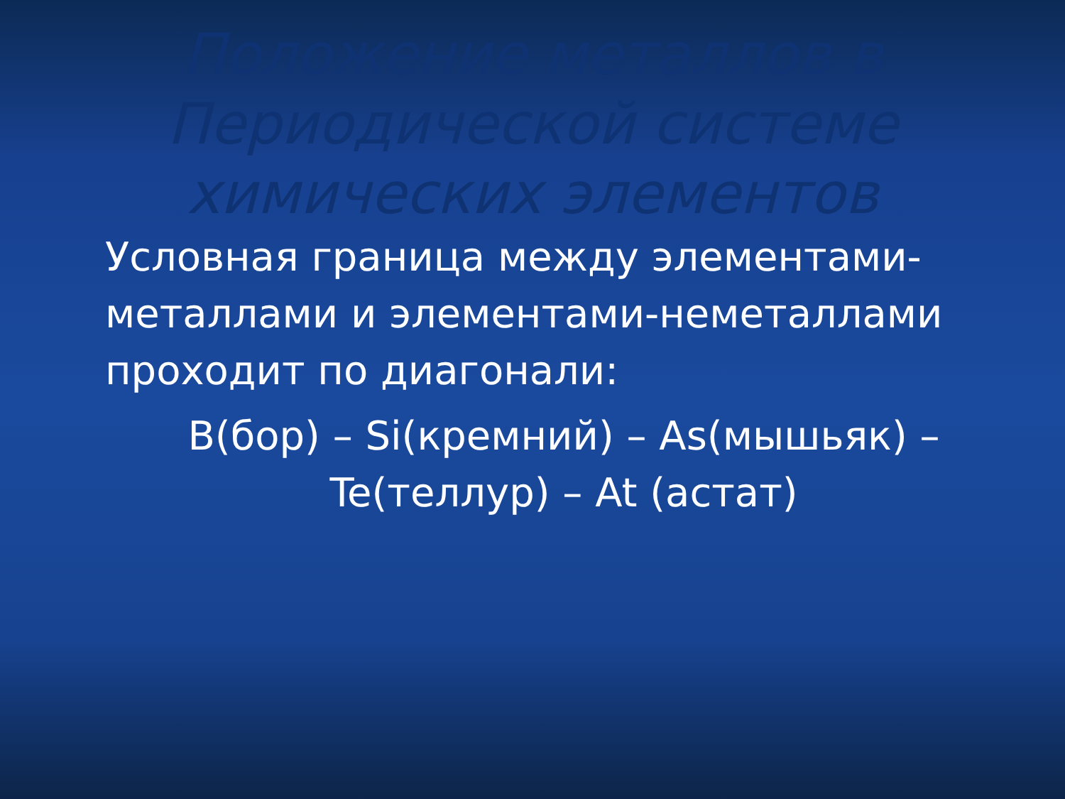Положение металлов в
Периодической системе
химических элементов
Условная граница между элементами-металлами и элементами-неметаллами проходит по диагонали:
B(бор) – Si(кремний) – As(мышьяк) –Te(теллур) – At (астат)